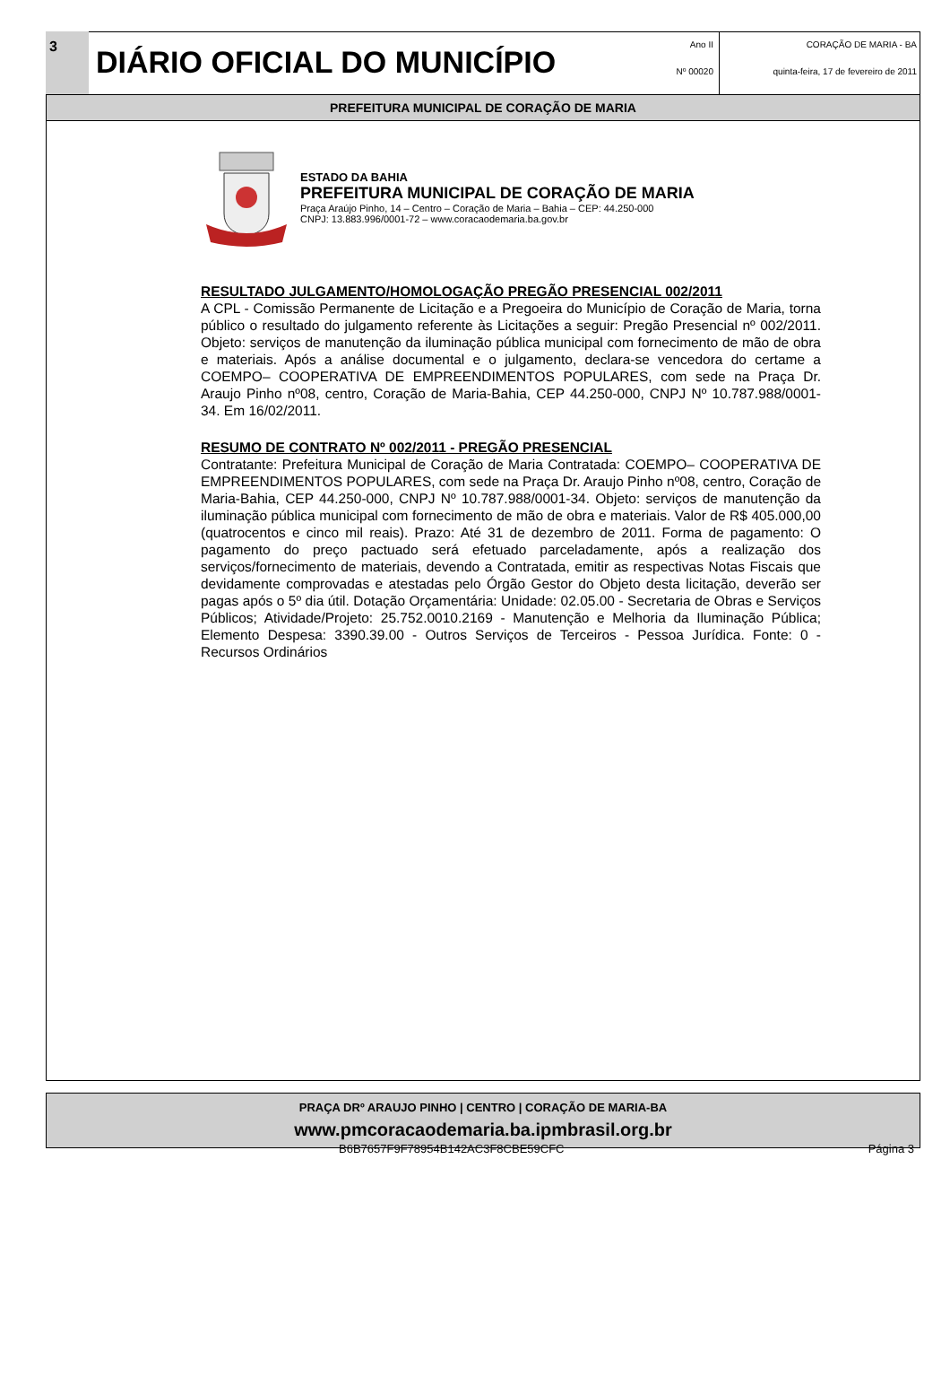3
DIÁRIO OFICIAL DO MUNICÍPIO
Ano II
Nº 00020
CORAÇÃO DE MARIA - BA
quinta-feira, 17 de fevereiro de 2011
PREFEITURA MUNICIPAL DE CORAÇÃO DE MARIA
ESTADO DA BAHIA
PREFEITURA MUNICIPAL DE CORAÇÃO DE MARIA
Praça Araújo Pinho, 14 – Centro – Coração de Maria – Bahia – CEP: 44.250-000
CNPJ: 13.883.996/0001-72 – www.coracaodemaria.ba.gov.br
RESULTADO JULGAMENTO/HOMOLOGAÇÃO PREGÃO PRESENCIAL 002/2011
A CPL - Comissão Permanente de Licitação e a Pregoeira do Município de Coração de Maria, torna público o resultado do julgamento referente às Licitações a seguir: Pregão Presencial nº 002/2011. Objeto: serviços de manutenção da iluminação pública municipal com fornecimento de mão de obra e materiais. Após a análise documental e o julgamento, declara-se vencedora do certame a COEMPO– COOPERATIVA DE EMPREENDIMENTOS POPULARES, com sede na Praça Dr. Araujo Pinho nº08, centro, Coração de Maria-Bahia, CEP 44.250-000, CNPJ Nº 10.787.988/0001-34. Em 16/02/2011.
RESUMO DE CONTRATO Nº 002/2011 - PREGÃO PRESENCIAL
Contratante: Prefeitura Municipal de Coração de Maria Contratada: COEMPO– COOPERATIVA DE EMPREENDIMENTOS POPULARES, com sede na Praça Dr. Araujo Pinho nº08, centro, Coração de Maria-Bahia, CEP 44.250-000, CNPJ Nº 10.787.988/0001-34. Objeto: serviços de manutenção da iluminação pública municipal com fornecimento de mão de obra e materiais. Valor de R$ 405.000,00 (quatrocentos e cinco mil reais). Prazo: Até 31 de dezembro de 2011. Forma de pagamento: O pagamento do preço pactuado será efetuado parceladamente, após a realização dos serviços/fornecimento de materiais, devendo a Contratada, emitir as respectivas Notas Fiscais que devidamente comprovadas e atestadas pelo Órgão Gestor do Objeto desta licitação, deverão ser pagas após o 5º dia útil. Dotação Orçamentária: Unidade: 02.05.00 - Secretaria de Obras e Serviços Públicos; Atividade/Projeto: 25.752.0010.2169 - Manutenção e Melhoria da Iluminação Pública; Elemento Despesa: 3390.39.00 - Outros Serviços de Terceiros - Pessoa Jurídica. Fonte: 0 - Recursos Ordinários
PRAÇA DRº ARAUJO PINHO | CENTRO | CORAÇÃO DE MARIA-BA
www.pmcoracaodemaria.ba.ipmbrasil.org.br
B6B7657F9F78954B142AC3F8CBE59CFC Página 3